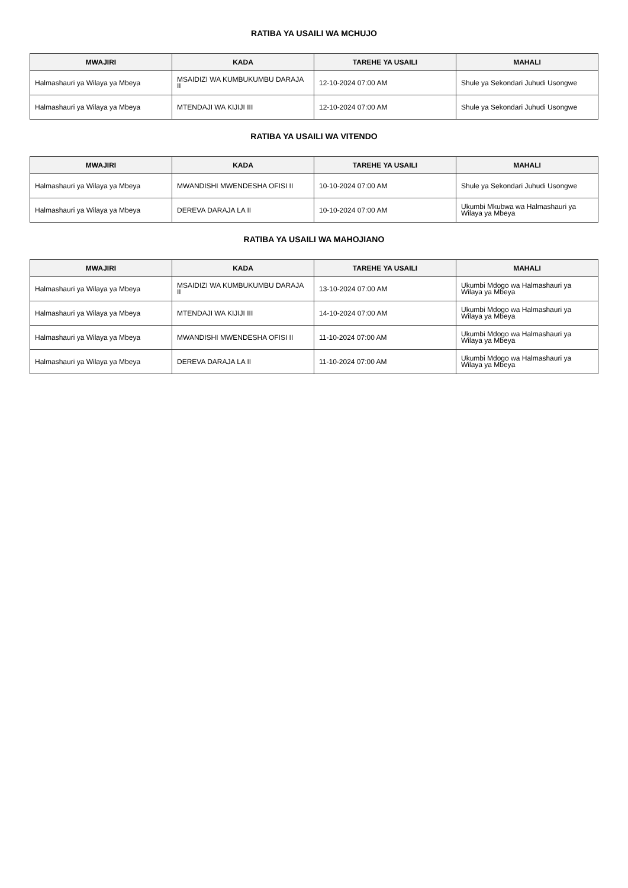RATIBA YA USAILI WA MCHUJO
| MWAJIRI | KADA | TAREHE YA USAILI | MAHALI |
| --- | --- | --- | --- |
| Halmashauri ya Wilaya ya Mbeya | MSAIDIZI WA KUMBUKUMBU DARAJA II | 12-10-2024 07:00 AM | Shule ya Sekondari Juhudi Usongwe |
| Halmashauri ya Wilaya ya Mbeya | MTENDAJI WA KIJIJI III | 12-10-2024 07:00 AM | Shule ya Sekondari Juhudi Usongwe |
RATIBA YA USAILI WA VITENDO
| MWAJIRI | KADA | TAREHE YA USAILI | MAHALI |
| --- | --- | --- | --- |
| Halmashauri ya Wilaya ya Mbeya | MWANDISHI MWENDESHA OFISI II | 10-10-2024 07:00 AM | Shule ya Sekondari Juhudi Usongwe |
| Halmashauri ya Wilaya ya Mbeya | DEREVA DARAJA LA II | 10-10-2024 07:00 AM | Ukumbi Mkubwa wa Halmashauri ya Wilaya ya Mbeya |
RATIBA YA USAILI WA MAHOJIANO
| MWAJIRI | KADA | TAREHE YA USAILI | MAHALI |
| --- | --- | --- | --- |
| Halmashauri ya Wilaya ya Mbeya | MSAIDIZI WA KUMBUKUMBU DARAJA II | 13-10-2024 07:00 AM | Ukumbi Mdogo wa Halmashauri ya Wilaya ya Mbeya |
| Halmashauri ya Wilaya ya Mbeya | MTENDAJI WA KIJIJI III | 14-10-2024 07:00 AM | Ukumbi Mdogo wa Halmashauri ya Wilaya ya Mbeya |
| Halmashauri ya Wilaya ya Mbeya | MWANDISHI MWENDESHA OFISI II | 11-10-2024 07:00 AM | Ukumbi Mdogo wa Halmashauri ya Wilaya ya Mbeya |
| Halmashauri ya Wilaya ya Mbeya | DEREVA DARAJA LA II | 11-10-2024 07:00 AM | Ukumbi Mdogo wa Halmashauri ya Wilaya ya Mbeya |